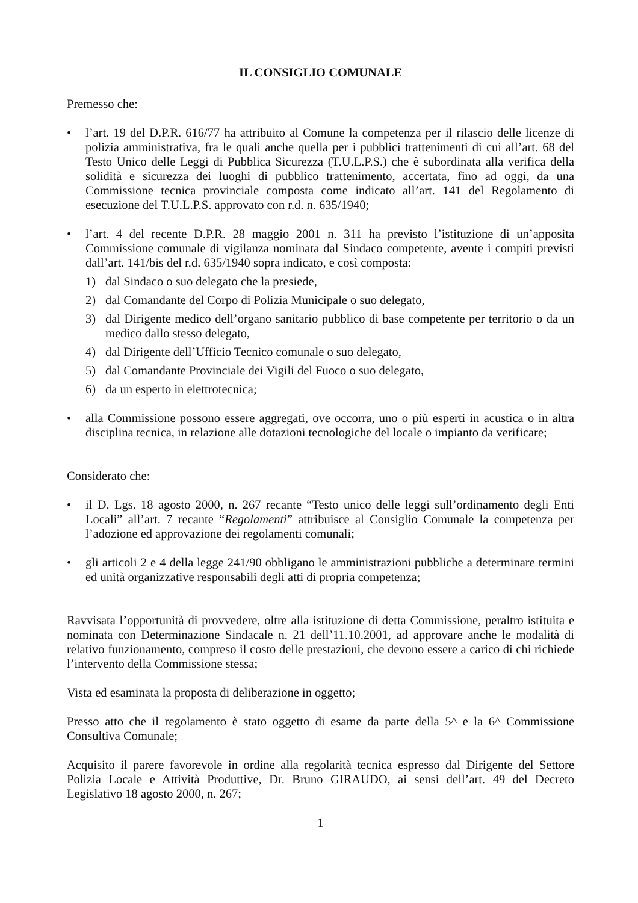IL CONSIGLIO COMUNALE
Premesso che:
• l’art. 19 del D.P.R. 616/77 ha attribuito al Comune la competenza per il rilascio delle licenze di polizia amministrativa, fra le quali anche quella per i pubblici trattenimenti di cui all’art. 68 del Testo Unico delle Leggi di Pubblica Sicurezza (T.U.L.P.S.) che è subordinata alla verifica della solidità e sicurezza dei luoghi di pubblico trattenimento, accertata, fino ad oggi, da una Commissione tecnica provinciale composta come indicato all’art. 141 del Regolamento di esecuzione del T.U.L.P.S. approvato con r.d. n. 635/1940;
• l’art. 4 del recente D.P.R. 28 maggio 2001 n. 311 ha previsto l’istituzione di un’apposita Commissione comunale di vigilanza nominata dal Sindaco competente, avente i compiti previsti dall’art. 141/bis del r.d. 635/1940 sopra indicato, e così composta:
1) dal Sindaco o suo delegato che la presiede,
2) dal Comandante del Corpo di Polizia Municipale o suo delegato,
3) dal Dirigente medico dell’organo sanitario pubblico di base competente per territorio o da un medico dallo stesso delegato,
4) dal Dirigente dell’Ufficio Tecnico comunale o suo delegato,
5) dal Comandante Provinciale dei Vigili del Fuoco o suo delegato,
6) da un esperto in elettrotecnica;
• alla Commissione possono essere aggregati, ove occorra, uno o più esperti in acustica o in altra disciplina tecnica, in relazione alle dotazioni tecnologiche del locale o impianto da verificare;
Considerato che:
• il D. Lgs. 18 agosto 2000, n. 267 recante “Testo unico delle leggi sull’ordinamento degli Enti Locali” all’art. 7 recante “Regolamenti” attribuisce al Consiglio Comunale la competenza per l’adozione ed approvazione dei regolamenti comunali;
• gli articoli 2 e 4 della legge 241/90 obbligano le amministrazioni pubbliche a determinare termini ed unità organizzative responsabili degli atti di propria competenza;
Ravvisata l’opportunità di provvedere, oltre alla istituzione di detta Commissione, peraltro istituita e nominata con Determinazione Sindacale n. 21 dell’11.10.2001, ad approvare anche le modalità di relativo funzionamento, compreso il costo delle prestazioni, che devono essere a carico di chi richiede l’intervento della Commissione stessa;
Vista ed esaminata la proposta di deliberazione in oggetto;
Presso atto che il regolamento è stato oggetto di esame da parte della 5^ e la 6^ Commissione Consultiva Comunale;
Acquisito il parere favorevole in ordine alla regolarità tecnica espresso dal Dirigente del Settore Polizia Locale e Attività Produttive, Dr. Bruno GIRAUDO, ai sensi dell’art. 49 del Decreto Legislativo 18 agosto 2000, n. 267;
1